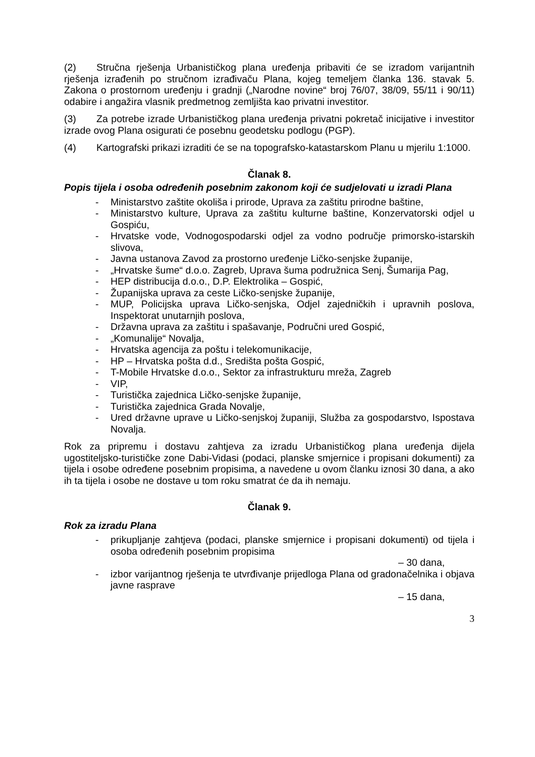(2) Stručna rješenja Urbanističkog plana uređenja pribaviti će se izradom varijantnih rješenja izrađenih po stručnom izrađivaču Plana, kojeg temeljem članka 136. stavak 5. Zakona o prostornom uređenju i gradnji („Narodne novine“ broj 76/07, 38/09, 55/11 i 90/11) odabire i angažira vlasnik predmetnog zemljišta kao privatni investitor.
(3) Za potrebe izrade Urbanističkog plana uređenja privatni pokretač inicijative i investitor izrade ovog Plana osigurati će posebnu geodetsku podlogu (PGP).
(4) Kartografski prikazi izraditi će se na topografsko-katastarskom Planu u mjerilu 1:1000.
Članak 8.
Popis tijela i osoba određenih posebnim zakonom koji će sudjelovati u izradi Plana
- Ministarstvo zaštite okoliša i prirode, Uprava za zaštitu prirodne baštine,
- Ministarstvo kulture, Uprava za zaštitu kulturne baštine, Konzervatorski odjel u Gospiću,
- Hrvatske vode, Vodnogospodarski odjel za vodno područje primorsko-istarskih slivova,
- Javna ustanova Zavod za prostorno uređenje Ličko-senjske županije,
- „Hrvatske šume“ d.o.o. Zagreb, Uprava šuma podružnica Senj, Šumarija Pag,
- HEP distribucija d.o.o., D.P. Elektrolika – Gospić,
- Županijska uprava za ceste Ličko-senjske županije,
- MUP, Policijska uprava Ličko-senjska, Odjel zajedničkih i upravnih poslova, Inspektorat unutarnjih poslova,
- Državna uprava za zaštitu i spašavanje, Područni ured Gospić,
- „Komunalije“ Novalja,
- Hrvatska agencija za poštu i telekomunikacije,
- HP – Hrvatska pošta d.d., Središta pošta Gospić,
- T-Mobile Hrvatske d.o.o., Sektor za infrastrukturu mreža, Zagreb
- VIP,
- Turistička zajednica Ličko-senjske županije,
- Turistička zajednica Grada Novalje,
- Ured državne uprave u Ličko-senjskoj županiji, Služba za gospodarstvo, Ispostava Novalja.
Rok za pripremu i dostavu zahtjeva za izradu Urbanističkog plana uređenja dijela ugostiteljsko-turističke zone Dabi-Vidasi (podaci, planske smjernice i propisani dokumenti) za tijela i osobe određene posebnim propisima, a navedene u ovom članku iznosi 30 dana, a ako ih ta tijela i osobe ne dostave u tom roku smatrat će da ih nemaju.
Članak 9.
Rok za izradu Plana
- prikupljanje zahtjeva (podaci, planske smjernice i propisani dokumenti) od tijela i osoba određenih posebnim propisima
– 30 dana,
- izbor varijantnog rješenja te utvrđivanje prijedloga Plana od gradonačelnika i objava javne rasprave
– 15 dana,
3